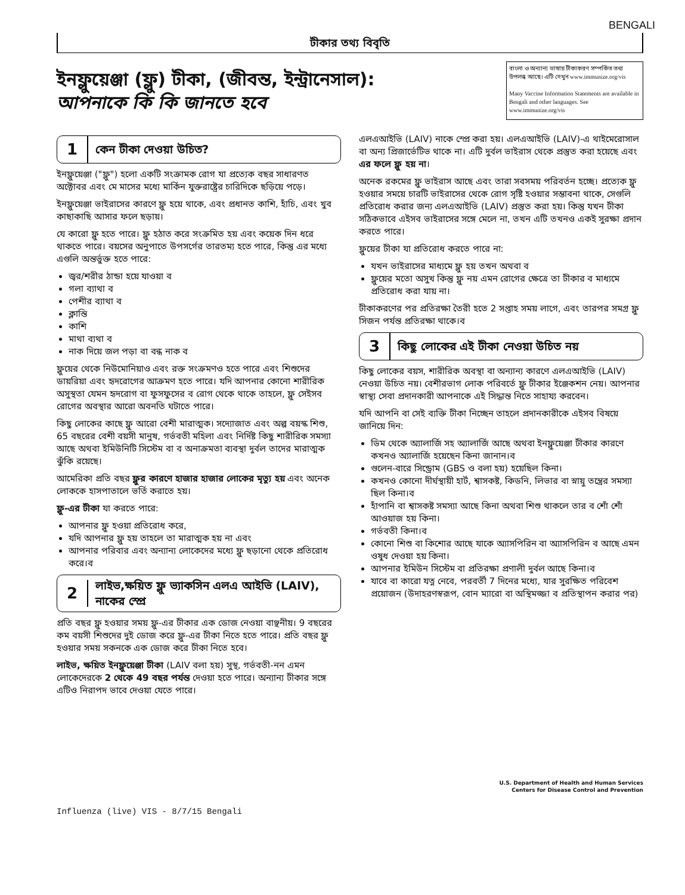BENGALI
টীকার তথ্য বিবৃতি
ইনফ্লুয়েঞ্জা (ফ্লু) টীকা, (জীবন্ত, ইন্ট্রানেসাল):
আপনাকে কি কি জানতে হবে
বাংলা ও অন্যান্য ভাষায় টীকাকরণ সম্পর্কিত তথ্য উপলব্ধ আছে। এটি দেখুন www.immunize.org/vis
Many Vaccine Information Statements are available in Bengali and other languages. See www.immunize.org/vis
1 কেন টীকা দেওয়া উচিত?
ইনফ্লুয়েঞ্জা ("ফ্লু") হলো একটি সংক্রামক রোগ যা প্রত্যেক বছর সাধারণত অক্টোবর এবং মে মাসের মধ্যে মার্কিন যুক্তরাষ্ট্রের চারিদিকে ছড়িয়ে পড়ে।
ইনফ্লুয়েঞ্জা ভাইরাসের কারণে ফ্লু হয়ে থাকে, এবং প্রধানত কাশি, হাঁচি, এবং খুব কাছাকাছি আসার ফলে ছড়ায়।
যে কারো ফ্লু হতে পারে। ফ্লু হঠাত করে সংক্রমিত হয় এবং কয়েক দিন ধরে থাকতে পারে। বয়সের অনুপাতে উপসর্গের তারতম্য হতে পারে, কিন্তু এর মধ্যে এগুলি অন্তর্ভুক্ত হতে পারে:
জ্বর/শরীর ঠান্ডা হয়ে যাওয়া ব
গলা ব্যাথা ব
পেশীর ব্যাথা ব
ক্লান্তি
কাশি
মাথা ব্যথা ব
নাক দিয়ে জল পড়া বা বন্ধ নাক ব
ফ্লুয়ের থেকে নিউমোনিয়াও এবং রক্ত সংক্রমণও হতে পারে এবং শিশুদের ডায়রিয়া এবং হৃদরোগের আক্রমণ হতে পারে। যদি আপনার কোনো শারীরিক অসুস্থতা যেমন হৃদরোগ বা ফুসফুসের ব রোগ থেকে থাকে তাহলে, ফ্লু সেইসব রোগের অবস্থার আরো অবনতি ঘটাতে পারে।
কিছু লোকের কাছে ফ্লু আরো বেশী মারাত্মক। সদ্যোজাত এবং অল্প বয়স্ক শিশু, 65 বছরের বেশী বয়সী মানুষ, গর্ভবতী মহিলা এবং নির্দিষ্ট কিছু শারীরিক সমস্যা আছে অথবা ইমিউনিটি সিস্টেম বা ব অনাক্রমতা ব্যবস্থা দুর্বল তাদের মারাত্মক ঝুঁকি রয়েছে।
আমেরিকা প্রতি বছর ফ্লুর কারণে হাজার হাজার লোকের মৃত্যু হয় এবং অনেক লোককে হাসপাতালে ভর্তি করাতে হয়।
ফ্লু-এর টীকা যা করতে পারে:
আপনার ফ্লু হওয়া প্রতিরোধ করে,
যদি আপনার ফ্লু হয় তাহলে তা মারাত্মক হয় না এবং
আপনার পরিবার এবং অন্যান্য লোকেদের মধ্যে ফ্লু ছড়ানো থেকে প্রতিরোধ করে।ব
2 লাইভ,ক্ষয়িত ফ্লু ভ্যাকসিন এলএ আইভি (LAIV), নাকের স্প্রে
প্রতি বছর ফ্লু হওয়ার সময় ফ্লু-এর টীকার এক ডোজ নেওয়া বাঞ্ছনীয়। 9 বছরের কম বয়সী শিশুদের দুই ডোজ করে ফ্লু-এর টীকা নিতে হতে পারে। প্রতি বছর ফ্লু হওয়ার সময় সকনকে এক ডোজ করে টীকা নিতে হবে।
লাইভ, ক্ষয়িত ইনফ্লুয়েঞ্জা টীকা (LAIV বলা হয়) সুস্থ, গর্ভবতী-নন এমন লোকেদেরকে 2 থেকে 49 বছর পর্যন্ত দেওয়া হতে পারে। অন্যান্য টীকার সঙ্গে এটিও নিরাপদ ভাবে দেওয়া যেতে পারে।
এলএআইভি (LAIV) নাকে স্প্রে করা হয়। এলএআইভি (LAIV)-এ থাইমেরোসাল বা অন্য প্রিজার্ভেটিভ থাকে না। এটি দুর্বল ভাইরাস থেকে প্রস্তুত করা হয়েছে এবং এর ফলে ফ্লু হয় না।
অনেক রকমের ফ্লু ভাইরাস আছে এবং তারা সবসময় পরিবর্তন হচ্ছে। প্রত্যেক ফ্লু হওয়ার সময়ে চারটি ভাইরাসের থেকে রোগ সৃষ্টি হওয়ার সম্ভাবনা থাকে, সেগুলি প্রতিরোধ করার জন্য এলএআইভি (LAIV) প্রস্তুত করা হয়। কিন্তু যখন টীকা সঠিকভাবে এইসব ভাইরাসের সঙ্গে মেলে না, তখন এটি তখনও একই সুরক্ষা প্রদান করতে পারে।
ফ্লুয়ের টীকা যা প্রতিরোধ করতে পারে না:
যখন ভাইরাসের মাধ্যমে ফ্লু হয় তখন অথবা ব
ফ্লুয়ের মতো অসুখ কিন্তু ফ্লু নয় এমন রোগের ক্ষেত্রে তা টীকার ব মাধ্যমে প্রতিরোধ করা যায় না।
টীকাকরণের পর প্রতিরক্ষা তৈরী হতে 2 সপ্তাহ সময় লাগে, এবং তারপর সমগ্র ফ্লু সিজন পর্যন্ত প্রতিরক্ষা থাকে।ব
3 কিছু লোকের এই টীকা নেওয়া উচিত নয়
কিছু লোকের বয়স, শারীরিক অবস্থা বা অন্যান্য কারণে এলএআইভি (LAIV) নেওয়া উচিত নয়। বেশীরভাগ লোক পরিবর্তে ফ্লু টীকার ইঞ্জেকশন নেয়। আপনার স্বাস্থ্য সেবা প্রদানকারী আপনাকে এই সিদ্ধান্ত নিতে সাহায্য করবেন।
যদি আপনি বা সেই ব্যক্তি টীকা নিচ্ছেন তাহলে প্রদানকারীকে এইসব বিষয়ে জানিয়ে দিন:
ডিম থেকে অ্যালার্জি সহ অ্যালার্জি আছে অথবা ইনফ্লুয়েঞ্জা টীকার কারণে কখনও অ্যালার্জি হয়েছেন কিনা জানান।ব
গুলেন-বারে সিন্ড্রোম (GBS ও বলা হয়) হয়েছিল কিনা।
কখনও কোনো দীর্ঘস্থায়ী হার্ট, শ্বাসকষ্ট, কিডনি, লিভার বা স্নায়ু তন্ত্রের সমস্যা ছিল কিনা।ব
হাঁপানি বা শ্বাসকষ্ট সমস্যা আছে কিনা অথবা শিশু থাকলে তার ব শোঁ শোঁ আওয়াজ হয় কিনা।
গর্ভবতী কিনা।ব
কোনো শিশু বা কিশোর আছে যাকে অ্যাসপিরিন বা অ্যাসপিরিন ব আছে এমন ওষুধ দেওয়া হয় কিনা।
আপনার ইমিউন সিস্টেম বা প্রতিরক্ষা প্রণালী দুর্বল আছে কিনা।ব
যাবে বা কারো যত্ন নেবে, পরবর্তী 7 দিনের মধ্যে, যার সুরক্ষিত পরিবেশ প্রয়োজন (উদাহরণস্বরূপ, বোন ম্যারো বা অস্থিমজ্জা ব প্রতিস্থাপন করার পর)
U.S. Department of Health and Human Services
Centers for Disease Control and Prevention
Influenza (live) VIS - 8/7/15 Bengali